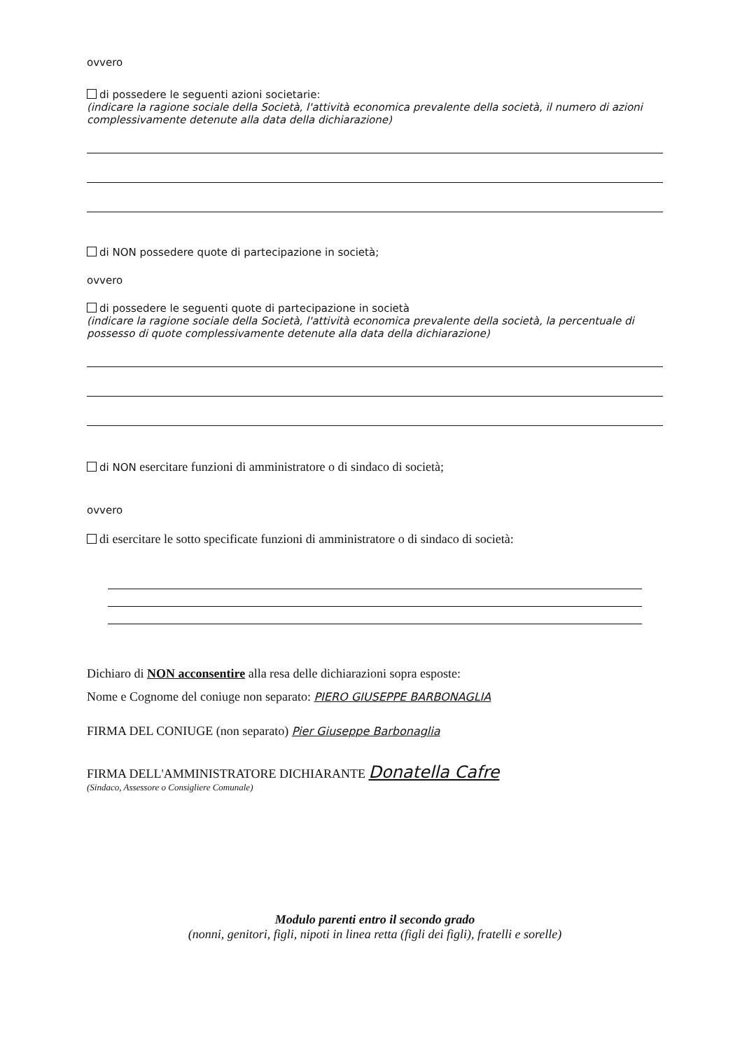ovvero
di possedere le seguenti azioni societarie:
(indicare la ragione sociale della Società, l'attività economica prevalente della società, il numero di azioni complessivamente detenute alla data della dichiarazione)
di NON possedere quote di partecipazione in società;
ovvero
di possedere le seguenti quote di partecipazione in società
(indicare la ragione sociale della Società, l'attività economica prevalente della società, la percentuale di possesso di quote complessivamente detenute alla data della dichiarazione)
di NON esercitare funzioni di amministratore o di sindaco di società;
ovvero
di esercitare le sotto specificate funzioni di amministratore o di sindaco di società:
Dichiaro di NON acconsentire alla resa delle dichiarazioni sopra esposte:
Nome e Cognome del coniuge non separato: PIERO GIUSEPPE BARBONAGLIA
FIRMA DEL CONIUGE (non separato) Pier Giuseppe Barbonaglia
FIRMA DELL'AMMINISTRATORE DICHIARANTE Donatella Cafre
(Sindaco, Assessore o Consigliere Comunale)
Modulo parenti entro il secondo grado
(nonni, genitori, figli, nipoti in linea retta (figli dei figli), fratelli e sorelle)